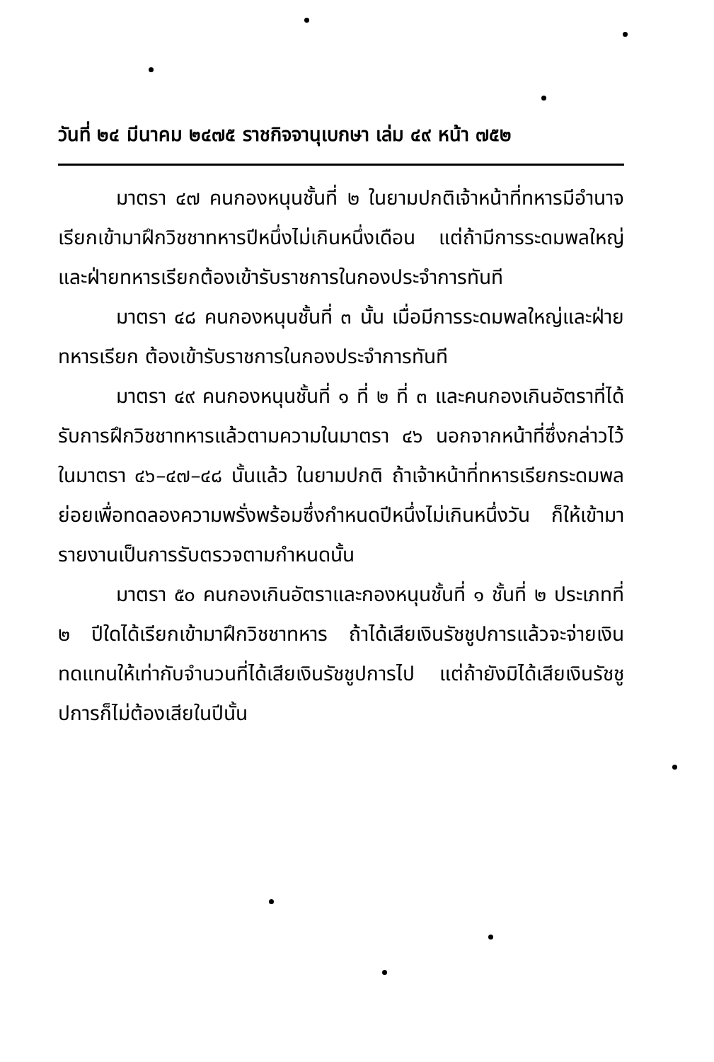วันที่ ๒๔ มีนาคม ๒๔๗๕ ราชกิจจานุเบกษา เล่ม ๔๙ หน้า ๗๕๒
มาตรา ๔๗ คนกองหนุนชั้นที่ ๒ ในยามปกติเจ้าหน้าที่ทหารมีอำนาจเรียกเข้ามาฝึกวิชชาทหารปีหนึ่งไม่เกินหนึ่งเดือน แต่ถ้ามีการระดมพลใหญ่และฝ่ายทหารเรียกต้องเข้ารับราชการในกองประจำการทันที
มาตรา ๔๘ คนกองหนุนชั้นที่ ๓ นั้น เมื่อมีการระดมพลใหญ่และฝ่ายทหารเรียก ต้องเข้ารับราชการในกองประจำการทันที
มาตรา ๔๙ คนกองหนุนชั้นที่ ๑ ที่ ๒ ที่ ๓ และคนกองเกินอัตราที่ได้รับการฝึกวิชชาทหารแล้วตามความในมาตรา ๔๖ นอกจากหน้าที่ซึ่งกล่าวไว้ในมาตรา ๔๖–๔๗–๔๘ นั้นแล้ว ในยามปกติ ถ้าเจ้าหน้าที่ทหารเรียกระดมพลย่อยเพื่อทดลองความพรั่งพร้อมซึ่งกำหนดปีหนึ่งไม่เกินหนึ่งวัน ก็ให้เข้ามารายงานเป็นการรับตรวจตามกำหนดนั้น
มาตรา ๕๐ คนกองเกินอัตราและกองหนุนชั้นที่ ๑ ชั้นที่ ๒ ประเภทที่ ๒ ปีใดได้เรียกเข้ามาฝึกวิชชาทหาร ถ้าได้เสียเงินรัชชูปการแล้วจะจ่ายเงินทดแทนให้เท่ากับจำนวนที่ได้เสียเงินรัชชูปการไป แต่ถ้ายังมิได้เสียเงินรัชชูปการก็ไม่ต้องเสียในปีนั้น